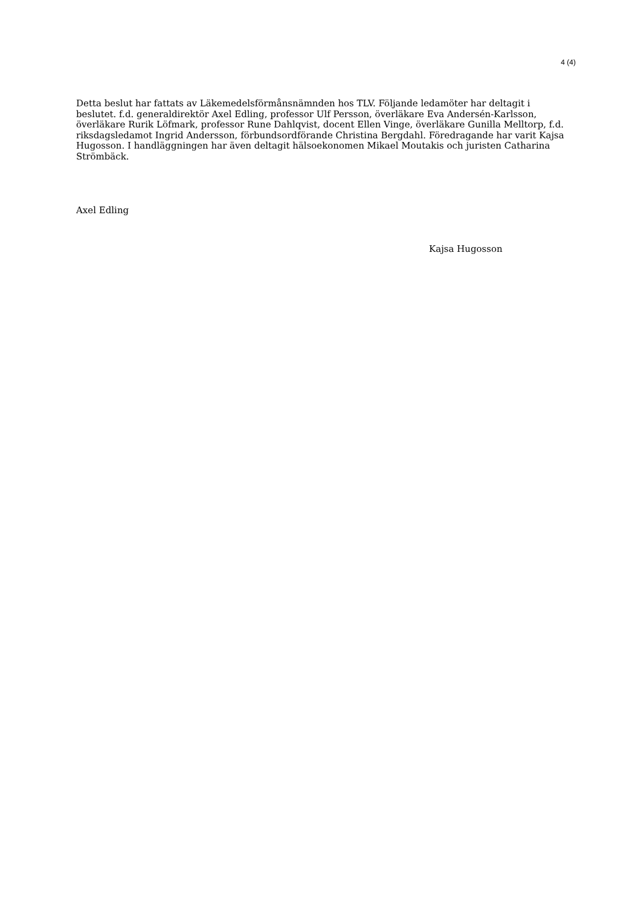4 (4)
Detta beslut har fattats av Läkemedelsförmånsnämnden hos TLV. Följande ledamöter har deltagit i beslutet. f.d. generaldirektör Axel Edling, professor Ulf Persson, överläkare Eva Andersén-Karlsson, överläkare Rurik Löfmark, professor Rune Dahlqvist, docent Ellen Vinge, överläkare Gunilla Melltorp, f.d. riksdagsledamot Ingrid Andersson, förbundsordförande Christina Bergdahl. Föredragande har varit Kajsa Hugosson. I handläggningen har även deltagit hälsoekonomen Mikael Moutakis och juristen Catharina Strömbäck.
Axel Edling
Kajsa Hugosson